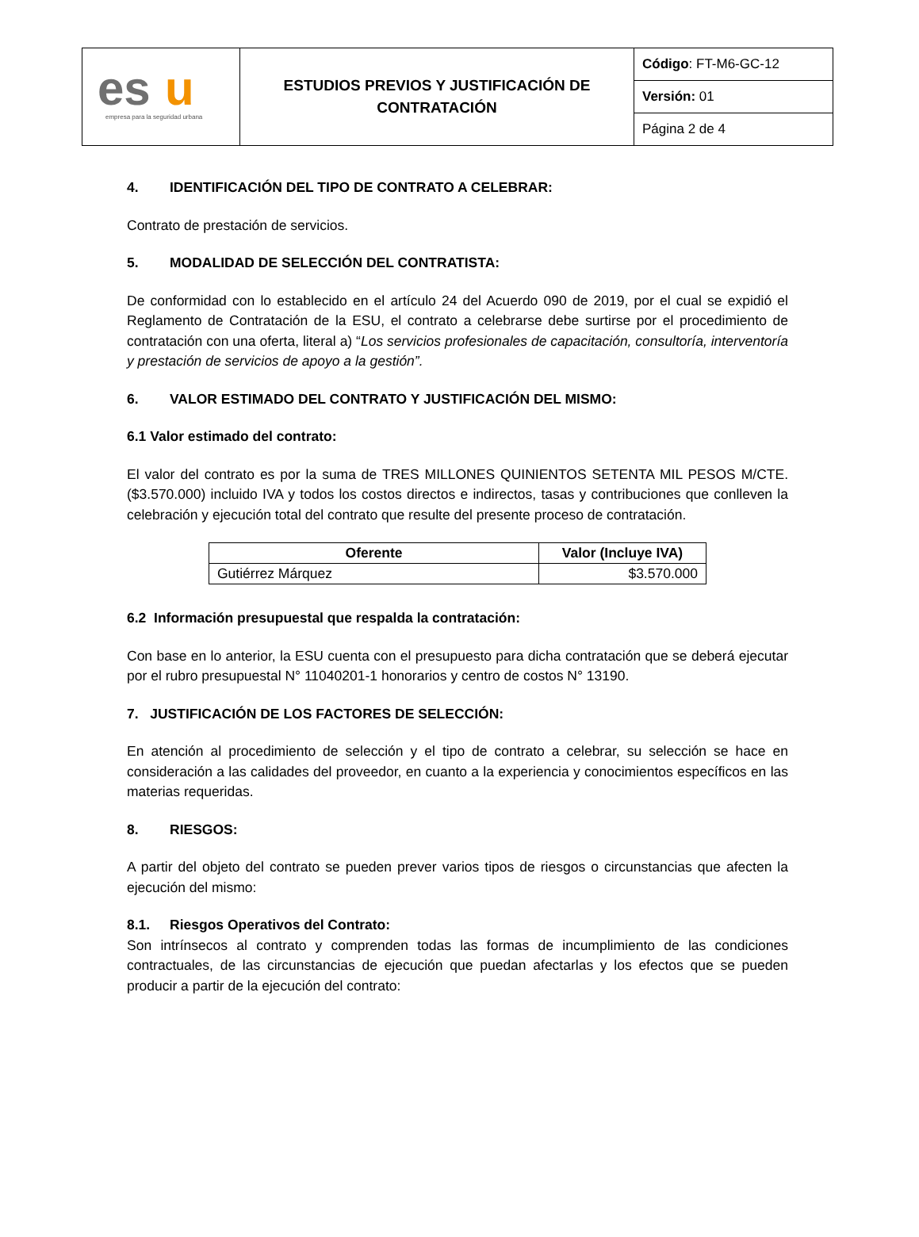| es u empresa para la seguridad urbana | ESTUDIOS PREVIOS Y JUSTIFICACIÓN DE CONTRATACIÓN | Código : FT-M6-GC-12 |
| | | Versión: 01 |
| | | Página 2 de 4 |
4. IDENTIFICACIÓN DEL TIPO DE CONTRATO A CELEBRAR:
Contrato de prestación de servicios.
5. MODALIDAD DE SELECCIÓN DEL CONTRATISTA:
De conformidad con lo establecido en el artículo 24 del Acuerdo 090 de 2019, por el cual se expidió el Reglamento de Contratación de la ESU, el contrato a celebrarse debe surtirse por el procedimiento de contratación con una oferta, literal a) “Los servicios profesionales de capacitación, consultoría, interventoría y prestación de servicios de apoyo a la gestión”.
6. VALOR ESTIMADO DEL CONTRATO Y JUSTIFICACIÓN DEL MISMO:
6.1 Valor estimado del contrato:
El valor del contrato es por la suma de TRES MILLONES QUINIENTOS SETENTA MIL PESOS M/CTE. ($3.570.000) incluido IVA y todos los costos directos e indirectos, tasas y contribuciones que conlleven la celebración y ejecución total del contrato que resulte del presente proceso de contratación.
| Oferente | Valor (Incluye IVA) |
| --- | --- |
| Gutiérrez Márquez | $3.570.000 |
6.2 Información presupuestal que respalda la contratación:
Con base en lo anterior, la ESU cuenta con el presupuesto para dicha contratación que se deberá ejecutar por el rubro presupuestal N° 11040201-1 honorarios y centro de costos N° 13190.
7. JUSTIFICACIÓN DE LOS FACTORES DE SELECCIÓN:
En atención al procedimiento de selección y el tipo de contrato a celebrar, su selección se hace en consideración a las calidades del proveedor, en cuanto a la experiencia y conocimientos específicos en las materias requeridas.
8. RIESGOS:
A partir del objeto del contrato se pueden prever varios tipos de riesgos o circunstancias que afecten la ejecución del mismo:
8.1. Riesgos Operativos del Contrato:
Son intrínsecos al contrato y comprenden todas las formas de incumplimiento de las condiciones contractuales, de las circunstancias de ejecución que puedan afectarlas y los efectos que se pueden producir a partir de la ejecución del contrato: